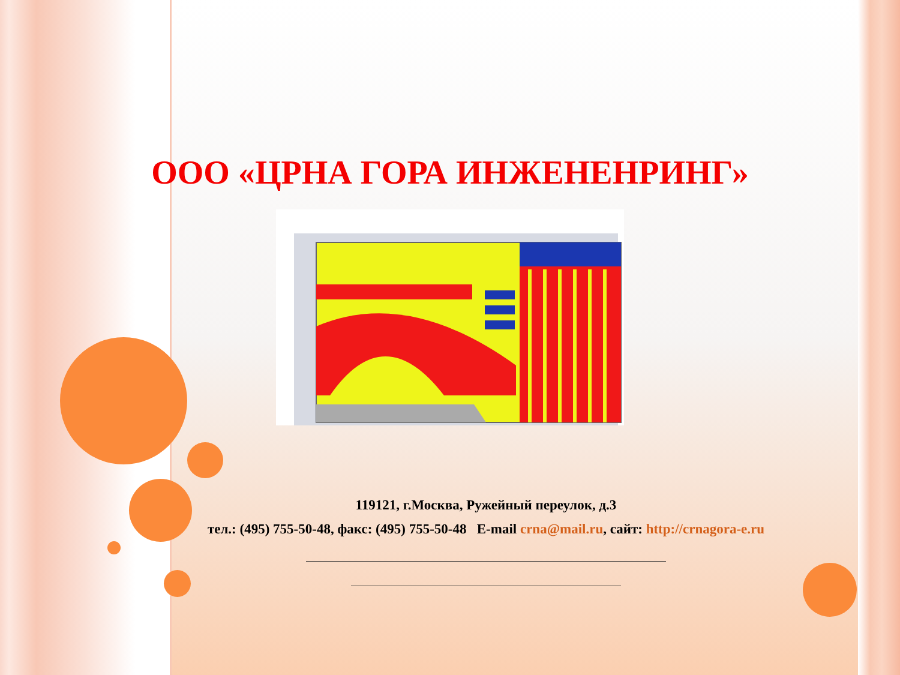ООО «ЦРНА ГОРА ИНЖЕНЕНРИНГ»
119121, г.Москва, Ружейный переулок, д.3
тел.: (495) 755-50-48, факс: (495) 755-50-48 E-mail crna@mail.ru, сайт: http://crnagora-e.ru